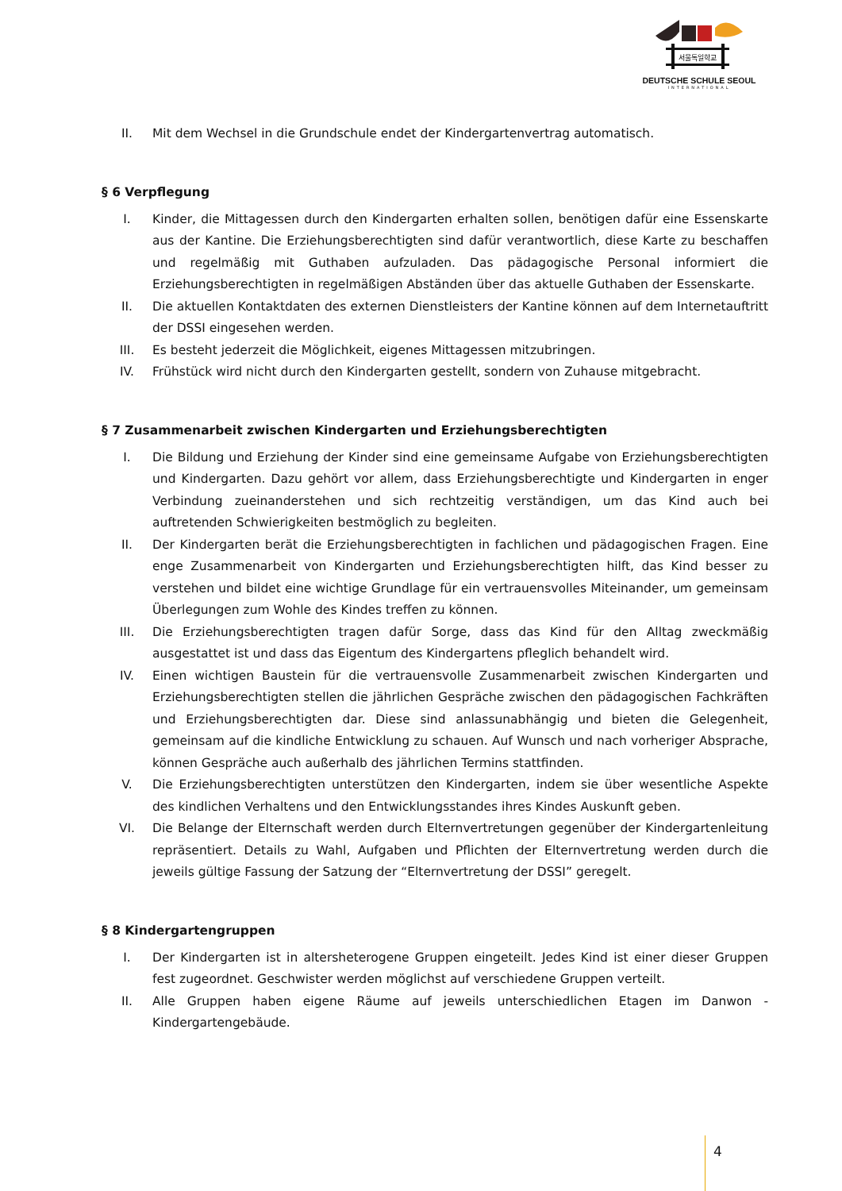서울독일학교
DEUTSCHE SCHULE SEOUL
INTERNATIONAL
II. Mit dem Wechsel in die Grundschule endet der Kindergartenvertrag automatisch.
§ 6 Verpflegung
I. Kinder, die Mittagessen durch den Kindergarten erhalten sollen, benötigen dafür eine Essenskarte aus der Kantine. Die Erziehungsberechtigten sind dafür verantwortlich, diese Karte zu beschaffen und regelmäßig mit Guthaben aufzuladen. Das pädagogische Personal informiert die Erziehungsberechtigten in regelmäßigen Abständen über das aktuelle Guthaben der Essenskarte.
II. Die aktuellen Kontaktdaten des externen Dienstleisters der Kantine können auf dem Internetauftritt der DSSI eingesehen werden.
III. Es besteht jederzeit die Möglichkeit, eigenes Mittagessen mitzubringen.
IV. Frühstück wird nicht durch den Kindergarten gestellt, sondern von Zuhause mitgebracht.
§ 7 Zusammenarbeit zwischen Kindergarten und Erziehungsberechtigten
I. Die Bildung und Erziehung der Kinder sind eine gemeinsame Aufgabe von Erziehungsberechtigten und Kindergarten. Dazu gehört vor allem, dass Erziehungsberechtigte und Kindergarten in enger Verbindung zueinanderstehen und sich rechtzeitig verständigen, um das Kind auch bei auftretenden Schwierigkeiten bestmöglich zu begleiten.
II. Der Kindergarten berät die Erziehungsberechtigten in fachlichen und pädagogischen Fragen. Eine enge Zusammenarbeit von Kindergarten und Erziehungsberechtigten hilft, das Kind besser zu verstehen und bildet eine wichtige Grundlage für ein vertrauensvolles Miteinander, um gemeinsam Überlegungen zum Wohle des Kindes treffen zu können.
III. Die Erziehungsberechtigten tragen dafür Sorge, dass das Kind für den Alltag zweckmäßig ausgestattet ist und dass das Eigentum des Kindergartens pfleglich behandelt wird.
IV. Einen wichtigen Baustein für die vertrauensvolle Zusammenarbeit zwischen Kindergarten und Erziehungsberechtigten stellen die jährlichen Gespräche zwischen den pädagogischen Fachkräften und Erziehungsberechtigten dar. Diese sind anlassunabhängig und bieten die Gelegenheit, gemeinsam auf die kindliche Entwicklung zu schauen. Auf Wunsch und nach vorheriger Absprache, können Gespräche auch außerhalb des jährlichen Termins stattfinden.
V. Die Erziehungsberechtigten unterstützen den Kindergarten, indem sie über wesentliche Aspekte des kindlichen Verhaltens und den Entwicklungsstandes ihres Kindes Auskunft geben.
VI. Die Belange der Elternschaft werden durch Elternvertretungen gegenüber der Kindergartenleitung repräsentiert. Details zu Wahl, Aufgaben und Pflichten der Elternvertretung werden durch die jeweils gültige Fassung der Satzung der “Elternvertretung der DSSI” geregelt.
§ 8 Kindergartengruppen
I. Der Kindergarten ist in altersheterogene Gruppen eingeteilt. Jedes Kind ist einer dieser Gruppen fest zugeordnet. Geschwister werden möglichst auf verschiedene Gruppen verteilt.
II. Alle Gruppen haben eigene Räume auf jeweils unterschiedlichen Etagen im Danwon - Kindergartengebäude.
4